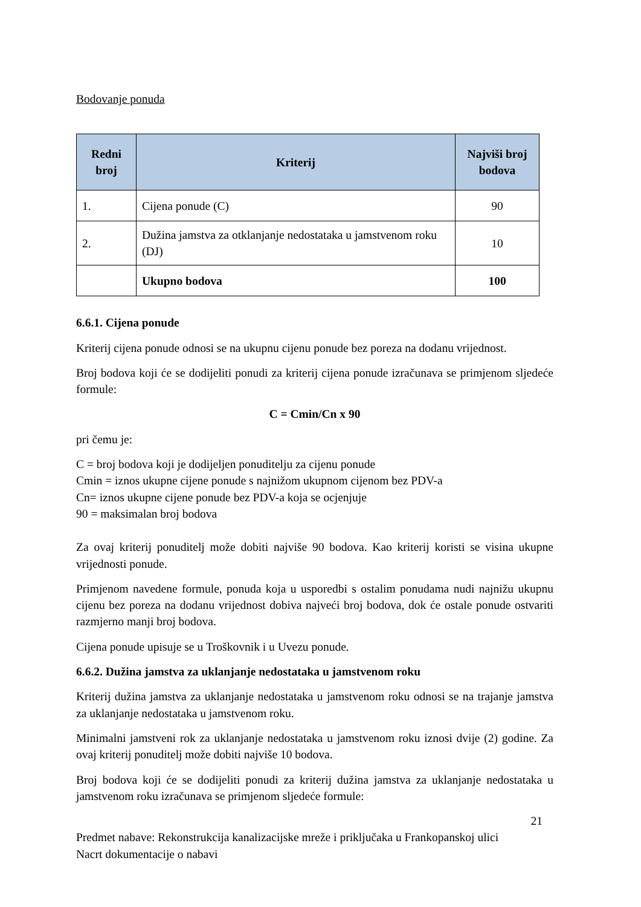Bodovanje ponuda
| Redni broj | Kriterij | Najviši broj bodova |
| --- | --- | --- |
| 1. | Cijena ponude (C) | 90 |
| 2. | Dužina jamstva za otklanjanje nedostataka u jamstvenom roku (DJ) | 10 |
| | Ukupno bodova | 100 |
6.6.1. Cijena ponude
Kriterij cijena ponude odnosi se na ukupnu cijenu ponude bez poreza na dodanu vrijednost.
Broj bodova koji će se dodijeliti ponudi za kriterij cijena ponude izračunava se primjenom sljedeće formule:
C = Cmin/Cn x 90
pri čemu je:
C = broj bodova koji je dodijeljen ponuditelju za cijenu ponude
Cmin = iznos ukupne cijene ponude s najnižom ukupnom cijenom bez PDV-a
Cn= iznos ukupne cijene ponude bez PDV-a koja se ocjenjuje
90 = maksimalan broj bodova
Za ovaj kriterij ponuditelj može dobiti najviše 90 bodova. Kao kriterij koristi se visina ukupne vrijednosti ponude.
Primjenom navedene formule, ponuda koja u usporedbi s ostalim ponudama nudi najnižu ukupnu cijenu bez poreza na dodanu vrijednost dobiva najveći broj bodova, dok će ostale ponude ostvariti razmjerno manji broj bodova.
Cijena ponude upisuje se u Troškovnik i u Uvezu ponude.
6.6.2. Dužina jamstva za uklanjanje nedostataka u jamstvenom roku
Kriterij dužina jamstva za uklanjanje nedostataka u jamstvenom roku odnosi se na trajanje jamstva za uklanjanje nedostataka u jamstvenom roku.
Minimalni jamstveni rok za uklanjanje nedostataka u jamstvenom roku iznosi dvije (2) godine. Za ovaj kriterij ponuditelj može dobiti najviše 10 bodova.
Broj bodova koji će se dodijeliti ponudi za kriterij dužina jamstva za uklanjanje nedostataka u jamstvenom roku izračunava se primjenom sljedeće formule:
21
Predmet nabave: Rekonstrukcija kanalizacijske mreže i priključaka u Frankopanskoj ulici
Nacrt dokumentacije o nabavi